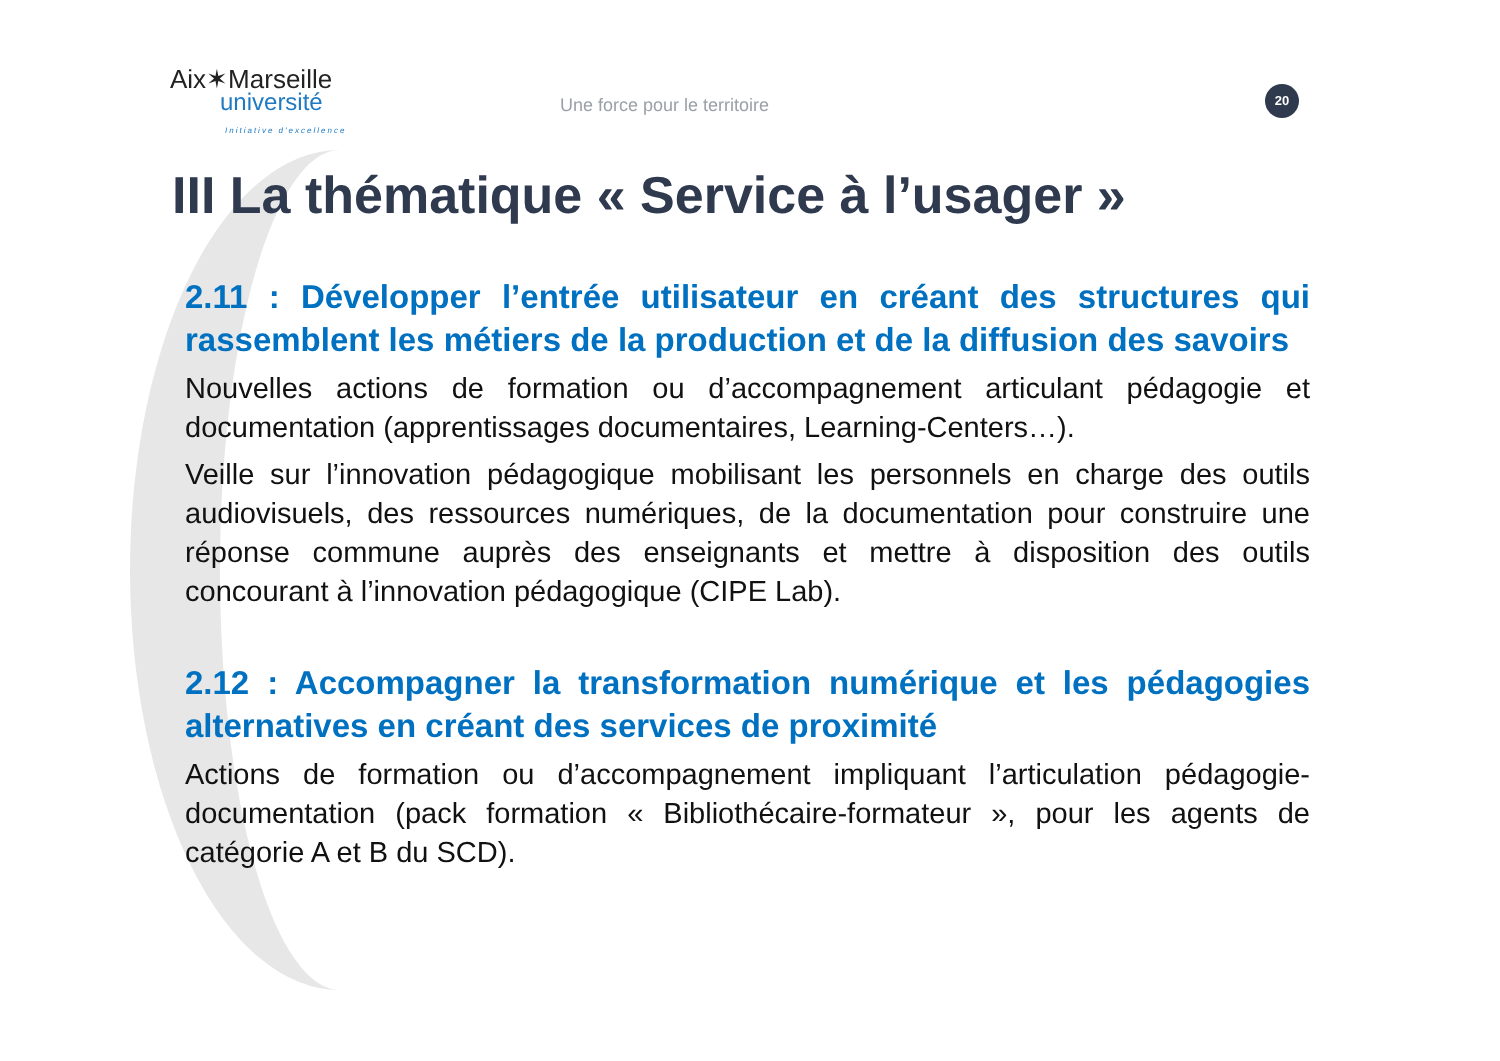Aix✶Marseille
université
Initiative d'excellence
Une force pour le territoire
20
III La thématique « Service à l’usager »
2.11 : Développer l’entrée utilisateur en créant des structures qui rassemblent les métiers de la production et de la diffusion des savoirs
Nouvelles actions de formation ou d’accompagnement articulant pédagogie et documentation (apprentissages documentaires, Learning-Centers…).
Veille sur l’innovation pédagogique mobilisant les personnels en charge des outils audiovisuels, des ressources numériques, de la documentation pour construire une réponse commune auprès des enseignants et mettre à disposition des outils concourant à l’innovation pédagogique (CIPE Lab).
2.12 : Accompagner la transformation numérique et les pédagogies alternatives en créant des services de proximité
Actions de formation ou d’accompagnement impliquant l’articulation pédagogie-documentation (pack formation « Bibliothécaire-formateur », pour les agents de catégorie A et B du SCD).